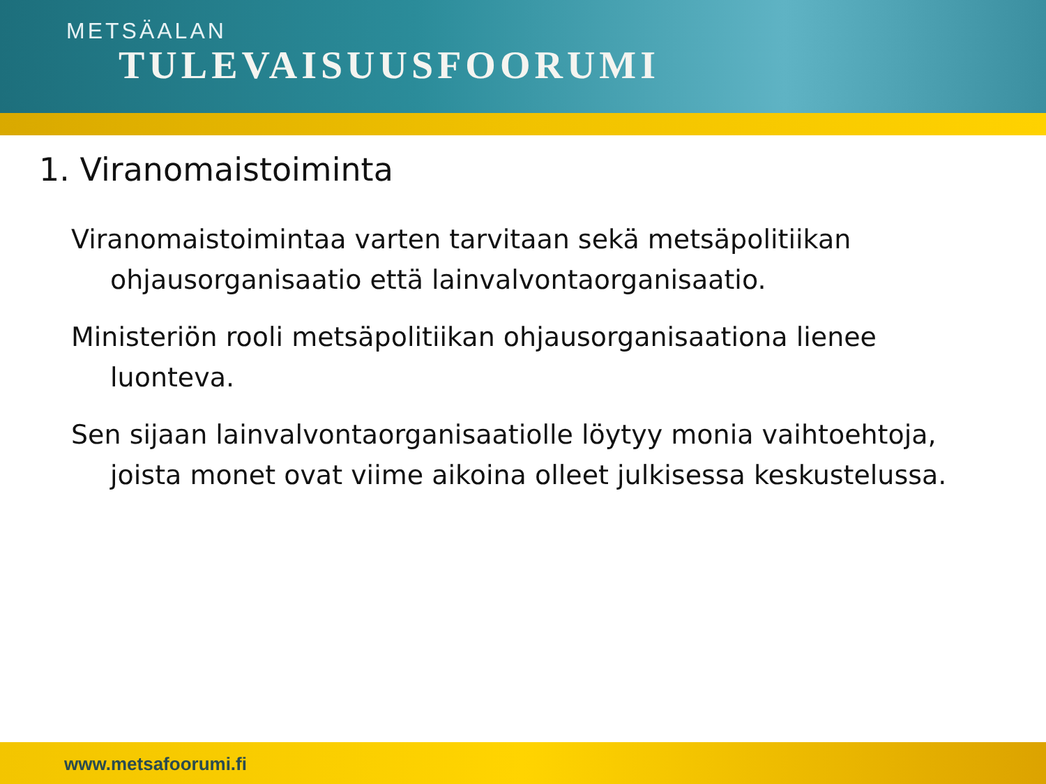METSÄALAN
TULEVAISUUSFOORUMI
1. Viranomaistoiminta
Viranomaistoimintaa varten tarvitaan sekä metsäpolitiikan ohjausorganisaatio että lainvalvontaorganisaatio.
Ministeriön rooli metsäpolitiikan ohjausorganisaationa lienee luonteva.
Sen sijaan lainvalvontaorganisaatiolle löytyy monia vaihtoehtoja, joista monet ovat viime aikoina olleet julkisessa keskustelussa.
www.metsafoorumi.fi